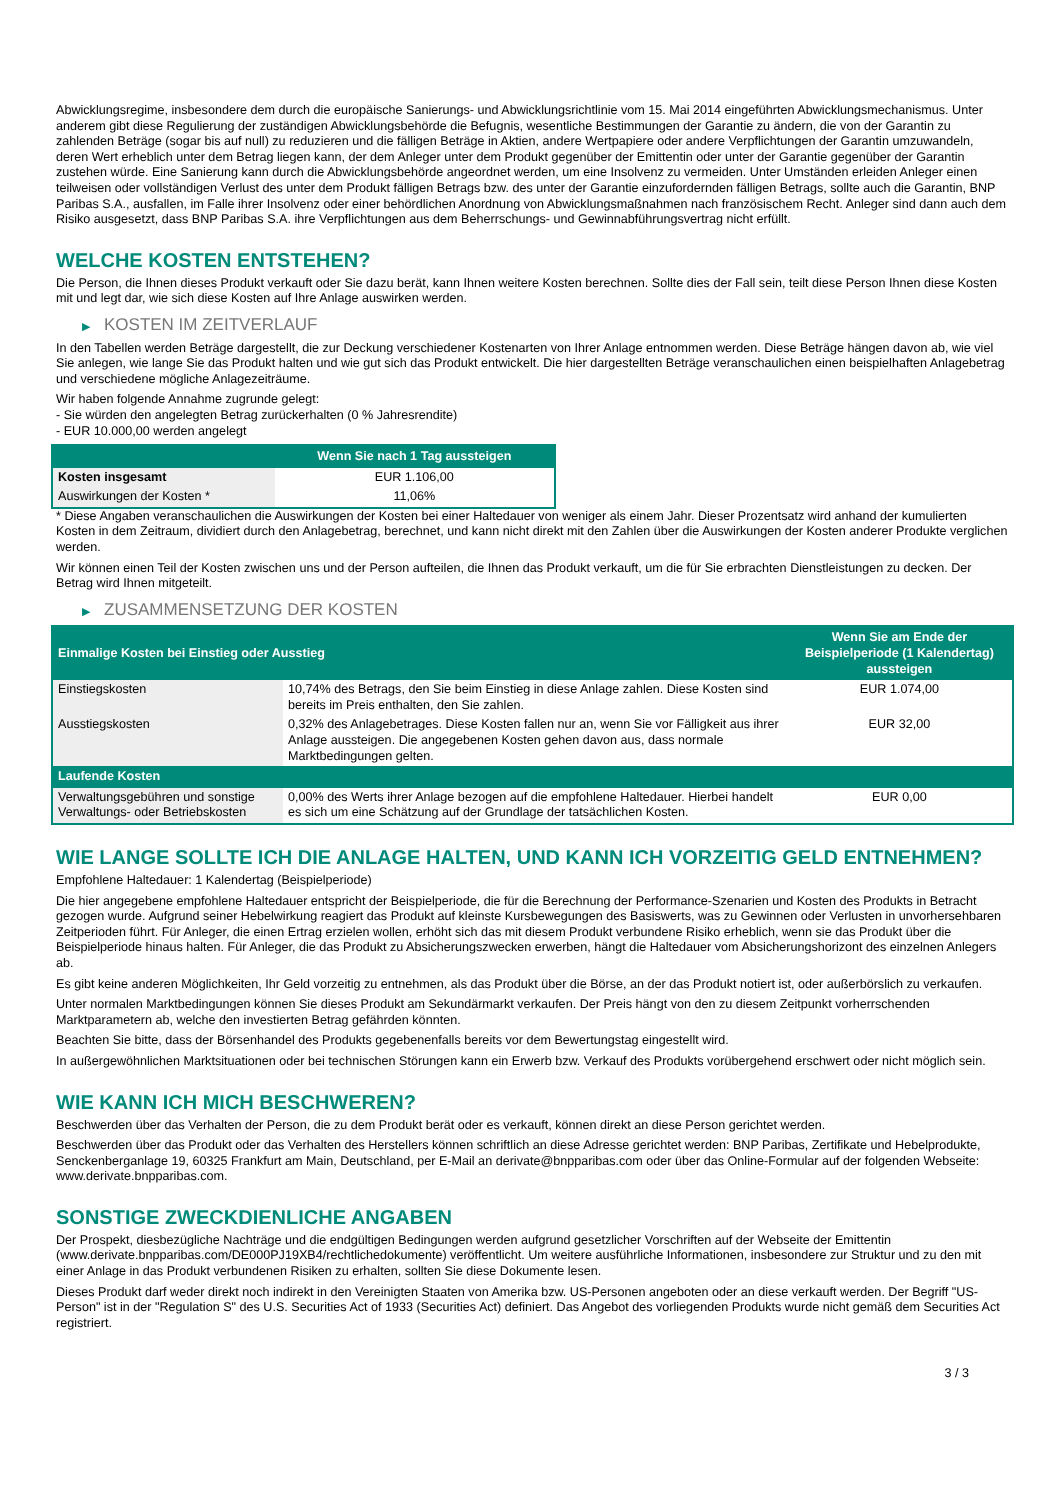Abwicklungsregime, insbesondere dem durch die europäische Sanierungs- und Abwicklungsrichtlinie vom 15. Mai 2014 eingeführten Abwicklungsmechanismus. Unter anderem gibt diese Regulierung der zuständigen Abwicklungsbehörde die Befugnis, wesentliche Bestimmungen der Garantie zu ändern, die von der Garantin zu zahlenden Beträge (sogar bis auf null) zu reduzieren und die fälligen Beträge in Aktien, andere Wertpapiere oder andere Verpflichtungen der Garantin umzuwandeln, deren Wert erheblich unter dem Betrag liegen kann, der dem Anleger unter dem Produkt gegenüber der Emittentin oder unter der Garantie gegenüber der Garantin zustehen würde. Eine Sanierung kann durch die Abwicklungsbehörde angeordnet werden, um eine Insolvenz zu vermeiden. Unter Umständen erleiden Anleger einen teilweisen oder vollständigen Verlust des unter dem Produkt fälligen Betrags bzw. des unter der Garantie einzufordernden fälligen Betrags, sollte auch die Garantin, BNP Paribas S.A., ausfallen, im Falle ihrer Insolvenz oder einer behördlichen Anordnung von Abwicklungsmaßnahmen nach französischem Recht. Anleger sind dann auch dem Risiko ausgesetzt, dass BNP Paribas S.A. ihre Verpflichtungen aus dem Beherrschungs- und Gewinnabführungsvertrag nicht erfüllt.
WELCHE KOSTEN ENTSTEHEN?
Die Person, die Ihnen dieses Produkt verkauft oder Sie dazu berät, kann Ihnen weitere Kosten berechnen. Sollte dies der Fall sein, teilt diese Person Ihnen diese Kosten mit und legt dar, wie sich diese Kosten auf Ihre Anlage auswirken werden.
▶ KOSTEN IM ZEITVERLAUF
In den Tabellen werden Beträge dargestellt, die zur Deckung verschiedener Kostenarten von Ihrer Anlage entnommen werden. Diese Beträge hängen davon ab, wie viel Sie anlegen, wie lange Sie das Produkt halten und wie gut sich das Produkt entwickelt. Die hier dargestellten Beträge veranschaulichen einen beispielhaften Anlagebetrag und verschiedene mögliche Anlagezeiträume.
Wir haben folgende Annahme zugrunde gelegt:
- Sie würden den angelegten Betrag zurückerhalten (0 % Jahresrendite)
- EUR 10.000,00 werden angelegt
| | Wenn Sie nach 1 Tag aussteigen |
| --- | --- |
| Kosten insgesamt | EUR 1.106,00 |
| Auswirkungen der Kosten * | 11,06% |
* Diese Angaben veranschaulichen die Auswirkungen der Kosten bei einer Haltedauer von weniger als einem Jahr. Dieser Prozentsatz wird anhand der kumulierten Kosten in dem Zeitraum, dividiert durch den Anlagebetrag, berechnet, und kann nicht direkt mit den Zahlen über die Auswirkungen der Kosten anderer Produkte verglichen werden.
Wir können einen Teil der Kosten zwischen uns und der Person aufteilen, die Ihnen das Produkt verkauft, um die für Sie erbrachten Dienstleistungen zu decken. Der Betrag wird Ihnen mitgeteilt.
▶ ZUSAMMENSETZUNG DER KOSTEN
| Einmalige Kosten bei Einstieg oder Ausstieg | | Wenn Sie am Ende der Beispielperiode (1 Kalendertag) aussteigen |
| --- | --- | --- |
| Einstiegskosten | 10,74% des Betrags, den Sie beim Einstieg in diese Anlage zahlen. Diese Kosten sind bereits im Preis enthalten, den Sie zahlen. | EUR 1.074,00 |
| Ausstiegskosten | 0,32% des Anlagebetrages. Diese Kosten fallen nur an, wenn Sie vor Fälligkeit aus ihrer Anlage aussteigen. Die angegebenen Kosten gehen davon aus, dass normale Marktbedingungen gelten. | EUR 32,00 |
| Laufende Kosten | | |
| Verwaltungsgebühren und sonstige Verwaltungs- oder Betriebskosten | 0,00% des Werts ihrer Anlage bezogen auf die empfohlene Haltedauer. Hierbei handelt es sich um eine Schätzung auf der Grundlage der tatsächlichen Kosten. | EUR 0,00 |
WIE LANGE SOLLTE ICH DIE ANLAGE HALTEN, UND KANN ICH VORZEITIG GELD ENTNEHMEN?
Empfohlene Haltedauer: 1 Kalendertag (Beispielperiode)
Die hier angegebene empfohlene Haltedauer entspricht der Beispielperiode, die für die Berechnung der Performance-Szenarien und Kosten des Produkts in Betracht gezogen wurde. Aufgrund seiner Hebelwirkung reagiert das Produkt auf kleinste Kursbewegungen des Basiswerts, was zu Gewinnen oder Verlusten in unvorhersehbaren Zeitperioden führt. Für Anleger, die einen Ertrag erzielen wollen, erhöht sich das mit diesem Produkt verbundene Risiko erheblich, wenn sie das Produkt über die Beispielperiode hinaus halten. Für Anleger, die das Produkt zu Absicherungszwecken erwerben, hängt die Haltedauer vom Absicherungshorizont des einzelnen Anlegers ab.
Es gibt keine anderen Möglichkeiten, Ihr Geld vorzeitig zu entnehmen, als das Produkt über die Börse, an der das Produkt notiert ist, oder außerbörslich zu verkaufen.
Unter normalen Marktbedingungen können Sie dieses Produkt am Sekundärmarkt verkaufen. Der Preis hängt von den zu diesem Zeitpunkt vorherrschenden Marktparametern ab, welche den investierten Betrag gefährden könnten.
Beachten Sie bitte, dass der Börsenhandel des Produkts gegebenenfalls bereits vor dem Bewertungstag eingestellt wird.
In außergewöhnlichen Marktsituationen oder bei technischen Störungen kann ein Erwerb bzw. Verkauf des Produkts vorübergehend erschwert oder nicht möglich sein.
WIE KANN ICH MICH BESCHWEREN?
Beschwerden über das Verhalten der Person, die zu dem Produkt berät oder es verkauft, können direkt an diese Person gerichtet werden.
Beschwerden über das Produkt oder das Verhalten des Herstellers können schriftlich an diese Adresse gerichtet werden: BNP Paribas, Zertifikate und Hebelprodukte, Senckenberganlage 19, 60325 Frankfurt am Main, Deutschland, per E-Mail an derivate@bnpparibas.com oder über das Online-Formular auf der folgenden Webseite: www.derivate.bnpparibas.com.
SONSTIGE ZWECKDIENLICHE ANGABEN
Der Prospekt, diesbezügliche Nachträge und die endgültigen Bedingungen werden aufgrund gesetzlicher Vorschriften auf der Webseite der Emittentin (www.derivate.bnpparibas.com/DE000PJ19XB4/rechtlichedokumente) veröffentlicht. Um weitere ausführliche Informationen, insbesondere zur Struktur und zu den mit einer Anlage in das Produkt verbundenen Risiken zu erhalten, sollten Sie diese Dokumente lesen.
Dieses Produkt darf weder direkt noch indirekt in den Vereinigten Staaten von Amerika bzw. US-Personen angeboten oder an diese verkauft werden. Der Begriff "US-Person" ist in der "Regulation S" des U.S. Securities Act of 1933 (Securities Act) definiert. Das Angebot des vorliegenden Produkts wurde nicht gemäß dem Securities Act registriert.
3 / 3